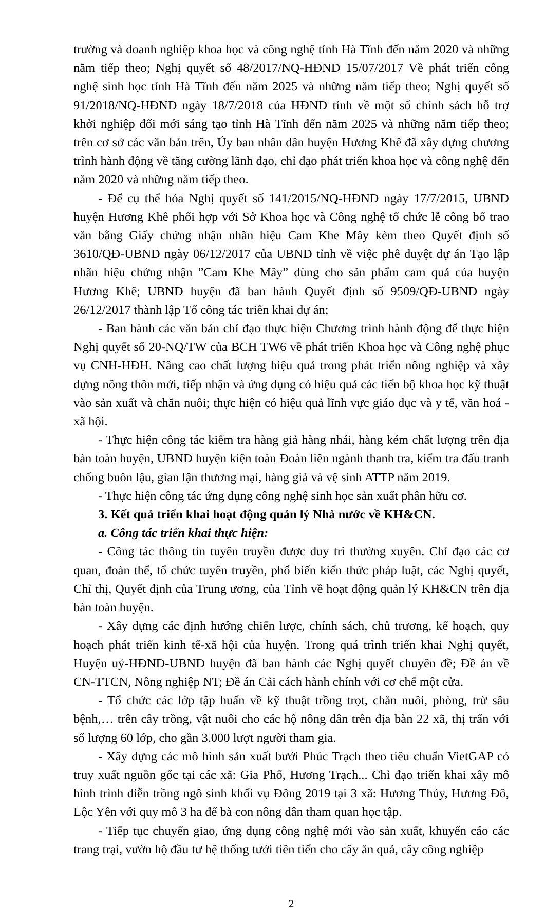trường và doanh nghiệp khoa học và công nghệ tỉnh Hà Tĩnh đến năm 2020 và những năm tiếp theo; Nghị quyết số 48/2017/NQ-HĐND 15/07/2017 Về phát triển công nghệ sinh học tỉnh Hà Tĩnh đến năm 2025 và những năm tiếp theo; Nghị quyết số 91/2018/NQ-HĐND ngày 18/7/2018 của HĐND tỉnh về một số chính sách hỗ trợ khởi nghiệp đổi mới sáng tạo tỉnh Hà Tĩnh đến năm 2025 và những năm tiếp theo; trên cơ sở các văn bản trên, Ủy ban nhân dân huyện Hương Khê đã xây dựng chương trình hành động về tăng cường lãnh đạo, chỉ đạo phát triển khoa học và công nghệ đến năm 2020 và những năm tiếp theo.
- Để cụ thể hóa Nghị quyết số 141/2015/NQ-HĐND ngày 17/7/2015, UBND huyện Hương Khê phối hợp với Sở Khoa học và Công nghệ tổ chức lễ công bố trao văn bằng Giấy chứng nhận nhãn hiệu Cam Khe Mây kèm theo Quyết định số 3610/QĐ-UBND ngày 06/12/2017 của UBND tỉnh về việc phê duyệt dự án Tạo lập nhãn hiệu chứng nhận ”Cam Khe Mây” dùng cho sản phẩm cam quả của huyện Hương Khê; UBND huyện đã ban hành Quyết định số 9509/QĐ-UBND ngày 26/12/2017 thành lập Tổ công tác triển khai dự án;
- Ban hành các văn bản chỉ đạo thực hiện Chương trình hành động để thực hiện Nghị quyết số 20-NQ/TW của BCH TW6 về phát triển Khoa học và Công nghệ phục vụ CNH-HĐH. Nâng cao chất lượng hiệu quả trong phát triển nông nghiệp và xây dựng nông thôn mới, tiếp nhận và ứng dụng có hiệu quả các tiến bộ khoa học kỹ thuật vào sản xuất và chăn nuôi; thực hiện có hiệu quả lĩnh vực giáo dục và y tế, văn hoá - xã hội.
- Thực hiện công tác kiểm tra hàng giả hàng nhái, hàng kém chất lượng trên địa bàn toàn huyện, UBND huyện kiện toàn Đoàn liên ngành thanh tra, kiểm tra đấu tranh chống buôn lậu, gian lận thương mại, hàng giả và vệ sinh ATTP năm 2019.
- Thực hiện công tác ứng dụng công nghệ sinh học sản xuất phân hữu cơ.
3. Kết quả triển khai hoạt động quản lý Nhà nước về KH&CN.
a. Công tác triển khai thực hiện:
- Công tác thông tin tuyên truyền được duy trì thường xuyên. Chỉ đạo các cơ quan, đoàn thể, tổ chức tuyên truyền, phổ biến kiến thức pháp luật, các Nghị quyết, Chỉ thị, Quyết định của Trung ương, của Tỉnh về hoạt động quản lý KH&CN trên địa bàn toàn huyện.
- Xây dựng các định hướng chiến lược, chính sách, chủ trương, kế hoạch, quy hoạch phát triển kinh tế-xã hội của huyện. Trong quá trình triển khai Nghị quyết, Huyện uỷ-HĐND-UBND huyện đã ban hành các Nghị quyết chuyên đề; Đề án về CN-TTCN, Nông nghiệp NT; Đề án Cải cách hành chính với cơ chế một cửa.
- Tổ chức các lớp tập huấn về kỹ thuật trồng trọt, chăn nuôi, phòng, trừ sâu bệnh,… trên cây trồng, vật nuôi cho các hộ nông dân trên địa bàn 22 xã, thị trấn với số lượng 60 lớp, cho gần 3.000 lượt người tham gia.
- Xây dựng các mô hình sản xuất bưởi Phúc Trạch theo tiêu chuẩn VietGAP có truy xuất nguồn gốc tại các xã: Gia Phố, Hương Trạch... Chỉ đạo triển khai xây mô hình trình diễn trồng ngô sinh khối vụ Đông 2019 tại 3 xã: Hương Thủy, Hương Đô, Lộc Yên với quy mô 3 ha để bà con nông dân tham quan học tập.
- Tiếp tục chuyển giao, ứng dụng công nghệ mới vào sản xuất, khuyến cáo các trang trại, vườn hộ đầu tư hệ thống tưới tiên tiến cho cây ăn quả, cây công nghiệp
2